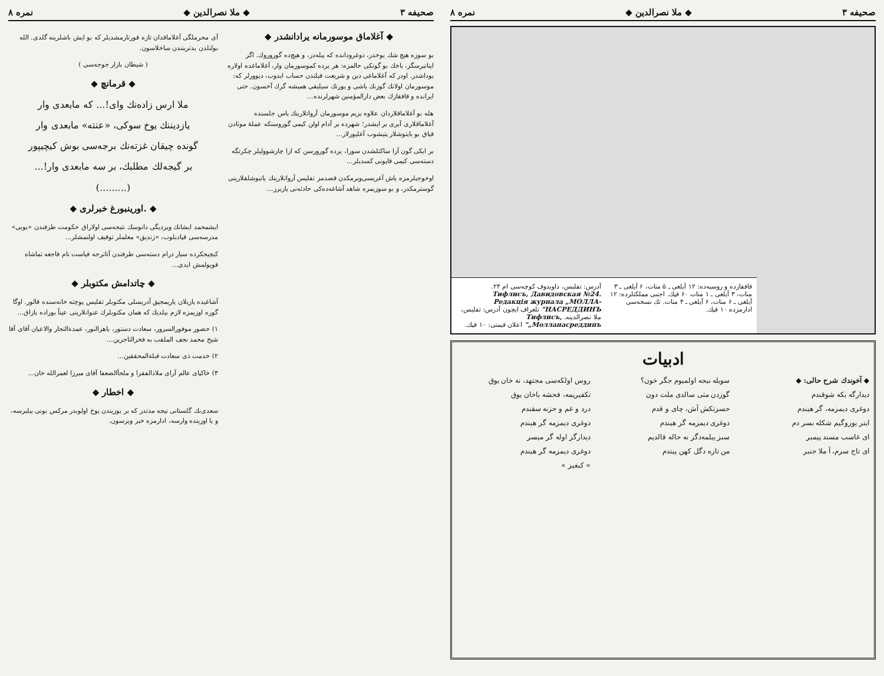صحیفه ۳ ◆ ملا نصرالدین ◆ نمره ۸
◆ آغلاماق موسورمانه یرادانشدر ◆
بو سوزه هیچ شك یوخدر، دوغرودانده که بیله‌در، و هیچ‌ده گوروروك. اگر ایناتیرسگز، باخك بو گونكی حالمزه: هر یرده کموسورمان وار، آغلاماغده اولاره یوداشدر. اودر که آغلاماغی دین و شریعت قیلندن حساب ایدوب، دیوورلر که: موسورمان اولانك گوزنك یاشی و یورتك سیلیقی همیشه گرك آخسون. حتی ایرانده و قافقازك بعض دارالمؤمنین شهرلرنده...
هله بو آغلاماقلاردان علاوه بزیم موسورمان آرواتلارینك یاس جلسنده آغلاماقلاری آیری بر ایشدر؛ شهرده بر آدام اولن کیمی گوروسنکه عملهٔ موتادن قیاق بو بایتوشلار پتیشوب آغلیورلار...
بر ایکی گون آرا ساکتلشدن سورا، یرده گورورسن که ارا چارشوولیلر چکرتگه دسته‌سی کیمی قاپونی کسدیلر...
اوخوجیلرمزه یاش آغریسی‌ویرمکدن قصدمز تفلیس آرواتلارینك یاتیوشلقلارینی گوسترمکدر، و بو سوزیمزه شاهد آشاغه‌ده‌کی حادثه‌نی یازیرز...
آی محرملگی آغلاماقدان تازه قورتارمشدیلر که بو ایش باشلرینه گلدی. الله بولنلدن بدترینندن ساخلاسون.
( شیطان بازار جوجه‌سی )
◆ قرمانچ ◆
ملا ارس زاده‌نك وای!... که مابعدی وار
یازدیننك یوخ سوکی، «عنته» مابعدی وار
گونده چیقان غزته‌نك برجه‌سی بوش کیچیپور
بر گیجه‌لك مطلبك، بر سه مابعدی وار!...
(.........)
◆ .اورینبورغ خبرلری ◆
ایشمحمد ایشانك ویردیگی دانوسك نتیجه‌سی اولاراق حکومت طرفندن «یوبی» مدرسه‌سی قپادیلوب، «زندیق» معلملر توقیف اولنمشلر...
کیچیجکرده سیار درام دسته‌سی طرفندن آتاترجه فیاست نام فاجعه تماشاه قویولمش ایدی...
◆ چاتدامش مکتوبلر ◆
آشاغیده یازیلان یاریمجیق آدریسلی مکتوبلر تفلیس پوچته خانه‌سنده قالور. اوگا گوره اوزیمزه لازم بیلدیك كه همان مکتوبلرك عنوانلارینی عیناً بوراده یازاق...
۱) حضور موفورالسرور، سعادت دستور، باهرالنور، عمدة‌التجار والاعیان آقای آقا شیخ محمد نجف الملقب به فخرالتاجرین...
۲) خدمت ذی سعادت قبلةالمحققین...
۳) خاکپای عالم آرای ملاذالفقرا و ملجأالضعفا آقای میرزا لعمرالله خان...
◆ اخطار ◆
سعدی‌نك گلستانی نیجه مدتدر که بر یوزیندن یوخ اولوبدر مرکس بونی بیلیرسه، و یا اوزینده وارسه، ادارمزه خبر ویرسون.
صحیفه ۳ ◆ ملا نصرالدین ◆ نمره ۸
قافقازده و روسیه‌ده: ۱۲ آیلغی ـ ۵ منات، ۶ آیلغی ـ ۳ منات، ۳ آیلغی ـ ۱ منات ۶۰ قپك. اجنبی مملکتلرده: ۱۲ آیلغی ـ ۶ منات، ۶ آیلغی ـ ۴ منات. تك نسخه‌سی ادارمزده ۱۰ قپك.
آدرس: تفلیس، داویدوف کوچه‌سی ام ۲۴. Тифлисъ, Давидовская №24. Редакція журнала „МОЛЛА-НАСРЕДДИНЪ" تلغراف ایچون آدرس: تفلیس، ملا نصرالدینه. Тифлисъ, „Молланасреддинъ" اعلان قیمتی: ۱۰ قپك.
ادبیات
◆ آخوندك شرح حالی: ◆
دیدارگه بکه شوقندم
دوغری دیمزمه، گر هیندم
ایتر یوروگیم شکله بسر دم
ای غاسب مسند پیمبر
ای تاج سرم، آ ملا جنبر
سویله نیجه اولمیوم جگر خون؟
گوزدن مثی سالدی ملت دون
حسرتکش آش، چای و قدم
دوغری دیمزمه گر هیندم
سبز ییلمه‌دگز نه حاله قالدیم
من تازه دگل کهن پیتدم
روس اولکه‌سی مجتهد، نه خان یوق
تکفیریمه، فحشه باخان یوق
درد و غم و حزنه سقندم
دوغری دیمزمه گر هیندم
دیدارگز اوله گر میسر
دوغری دیمزمه گر هیندم
« کبغیز »